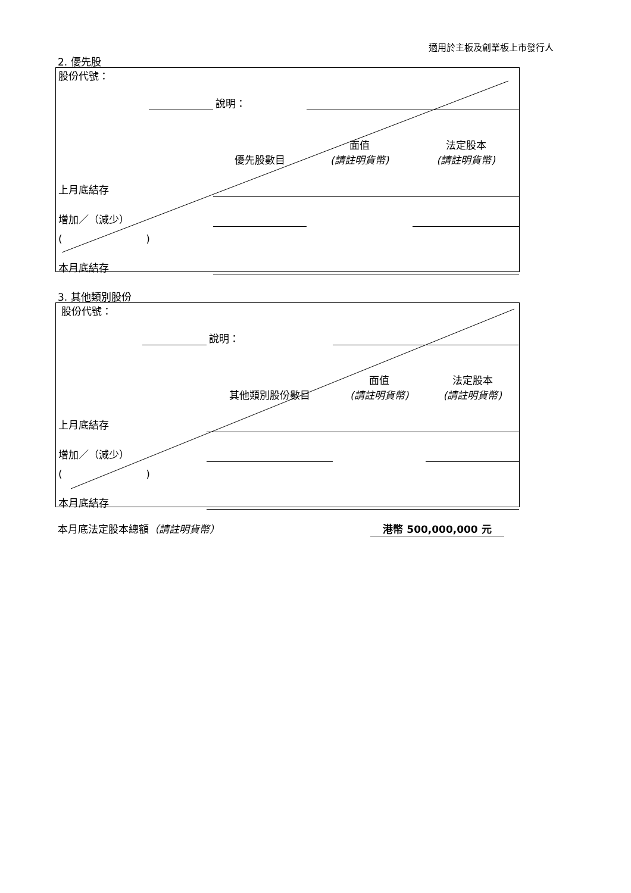適用於主板及創業板上市發行人
2. 優先股
| 股份代號： | | | | |
| | | 說明： | | |
| | | 優先股數目 | 面值 (請註明貨幣) | 法定股本 (請註明貨幣) |
| 上月底結存 | | | | |
| 增加／（減少） | | | | |
| ( ) | | | | |
| 本月底結存 | | | | |
3. 其他類別股份
| 股份代號： | | | | |
| | | 說明： | | |
| | | 其他類別股份數目 | 面值 (請註明貨幣) | 法定股本 (請註明貨幣) |
| 上月底結存 | | | | |
| 增加／（減少） | | | | |
| ( ) | | | | |
| 本月底結存 | | | | |
本月底法定股本總額（請註明貨幣） 港幣 500,000,000 元